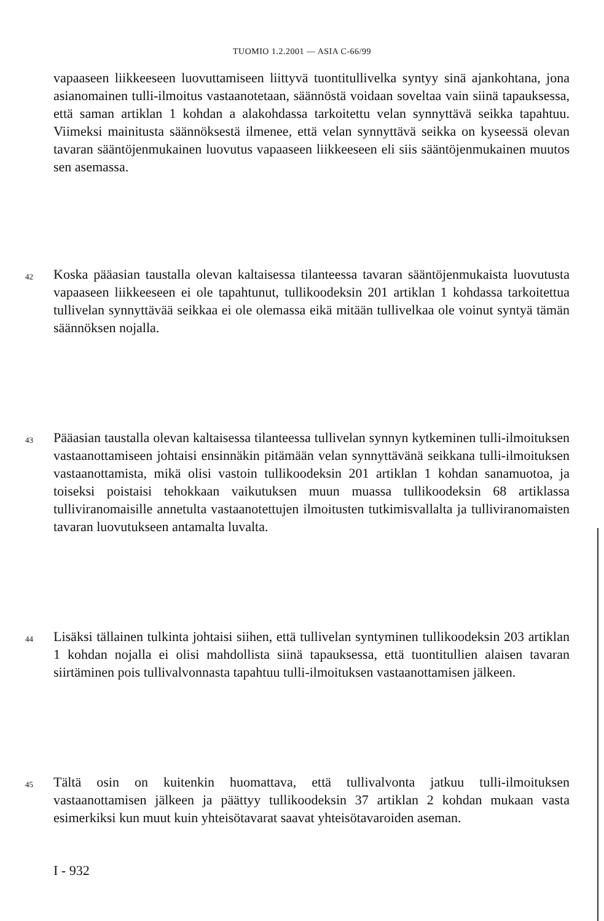TUOMIO 1.2.2001 — ASIA C-66/99
vapaaseen liikkeeseen luovuttamiseen liittyvä tuontitullivelka syntyy sinä ajankohtana, jona asianomainen tulli-ilmoitus vastaanotetaan, säännöstä voidaan soveltaa vain siinä tapauksessa, että saman artiklan 1 kohdan a alakohdassa tarkoitettu velan synnyttävä seikka tapahtuu. Viimeksi mainitusta säännöksestä ilmenee, että velan synnyttävä seikka on kyseessä olevan tavaran sääntöjenmukainen luovutus vapaaseen liikkeeseen eli siis sääntöjenmukainen muutos sen asemassa.
42
Koska pääasian taustalla olevan kaltaisessa tilanteessa tavaran sääntöjenmukaista luovutusta vapaaseen liikkeeseen ei ole tapahtunut, tullikoodeksin 201 artiklan 1 kohdassa tarkoitettua tullivelan synnyttävää seikkaa ei ole olemassa eikä mitään tullivelkaa ole voinut syntyä tämän säännöksen nojalla.
43
Pääasian taustalla olevan kaltaisessa tilanteessa tullivelan synnyn kytkeminen tulli-ilmoituksen vastaanottamiseen johtaisi ensinnäkin pitämään velan synnyttävänä seikkana tulli-ilmoituksen vastaanottamista, mikä olisi vastoin tullikoodeksin 201 artiklan 1 kohdan sanamuotoa, ja toiseksi poistaisi tehokkaan vaikutuksen muun muassa tullikoodeksin 68 artiklassa tulliviranomaisille annetulta vastaanotettujen ilmoitusten tutkimisvallalta ja tulliviranomaisten tavaran luovutukseen antamalta luvalta.
44
Lisäksi tällainen tulkinta johtaisi siihen, että tullivelan syntyminen tullikoodeksin 203 artiklan 1 kohdan nojalla ei olisi mahdollista siinä tapauksessa, että tuontitullien alaisen tavaran siirtäminen pois tullivalvonnasta tapahtuu tulli-ilmoituksen vastaanottamisen jälkeen.
45
Tältä osin on kuitenkin huomattava, että tullivalvonta jatkuu tulli-ilmoituksen vastaanottamisen jälkeen ja päättyy tullikoodeksin 37 artiklan 2 kohdan mukaan vasta esimerkiksi kun muut kuin yhteisötavarat saavat yhteisötavaroiden aseman.
I - 932